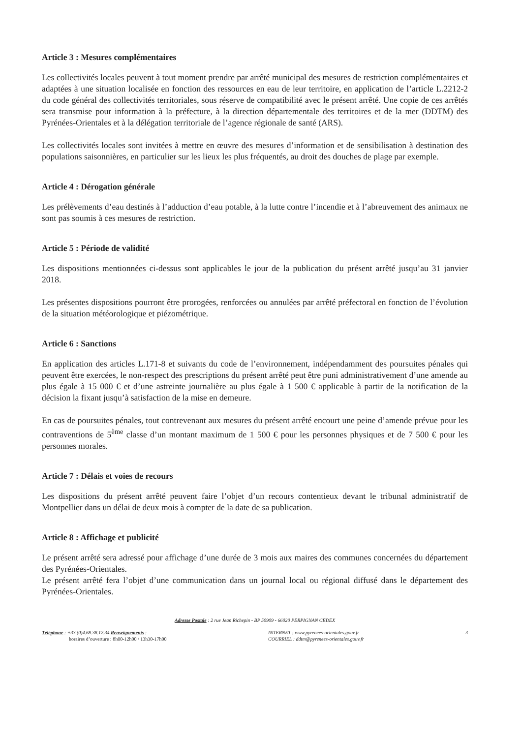Article 3 : Mesures complémentaires
Les collectivités locales peuvent à tout moment prendre par arrêté municipal des mesures de restriction complémentaires et adaptées à une situation localisée en fonction des ressources en eau de leur territoire, en application de l’article L.2212-2 du code général des collectivités territoriales, sous réserve de compatibilité avec le présent arrêté. Une copie de ces arrêtés sera transmise pour information à la préfecture, à la direction départementale des territoires et de la mer (DDTM) des Pyrénées-Orientales et à la délégation territoriale de l’agence régionale de santé (ARS).
Les collectivités locales sont invitées à mettre en œuvre des mesures d’information et de sensibilisation à destination des populations saisonnières, en particulier sur les lieux les plus fréquentés, au droit des douches de plage par exemple.
Article 4 : Dérogation générale
Les prélèvements d’eau destinés à l’adduction d’eau potable, à la lutte contre l’incendie et à l’abreuvement des animaux ne sont pas soumis à ces mesures de restriction.
Article 5 : Période de validité
Les dispositions mentionnées ci-dessus sont applicables le jour de la publication du présent arrêté jusqu’au 31 janvier 2018.
Les présentes dispositions pourront être prorogées, renforcées ou annulées par arrêté préfectoral en fonction de l’évolution de la situation météorologique et piézométrique.
Article 6 : Sanctions
En application des articles L.171-8 et suivants du code de l’environnement, indépendamment des poursuites pénales qui peuvent être exercées, le non-respect des prescriptions du présent arrêté peut être puni administrativement d’une amende au plus égale à 15 000 € et d’une astreinte journalière au plus égale à 1 500 € applicable à partir de la notification de la décision la fixant jusqu’à satisfaction de la mise en demeure.
En cas de poursuites pénales, tout contrevenant aux mesures du présent arrêté encourt une peine d’amende prévue pour les contraventions de 5<sup>ème</sup> classe d’un montant maximum de 1 500 € pour les personnes physiques et de 7 500 € pour les personnes morales.
Article 7 : Délais et voies de recours
Les dispositions du présent arrêté peuvent faire l’objet d’un recours contentieux devant le tribunal administratif de Montpellier dans un délai de deux mois à compter de la date de sa publication.
Article 8 : Affichage et publicité
Le présent arrêté sera adressé pour affichage d’une durée de 3 mois aux maires des communes concernées du département des Pyrénées-Orientales.
Le présent arrêté fera l’objet d’une communication dans un journal local ou régional diffusé dans le département des Pyrénées-Orientales.
Adresse Postale : 2 rue Jean Richepin - BP 50909 - 66020 PERPIGNAN CEDEX
Téléphone : +33 (0)4.68.38.12.34 Renseignements :
horaires d’ouverture : 8h00-12h00 / 13h30-17h00
INTERNET : www.pyrenees-orientales.gouv.fr
COURRIEL : ddtm@pyrenees-orientales.gouv.fr
3